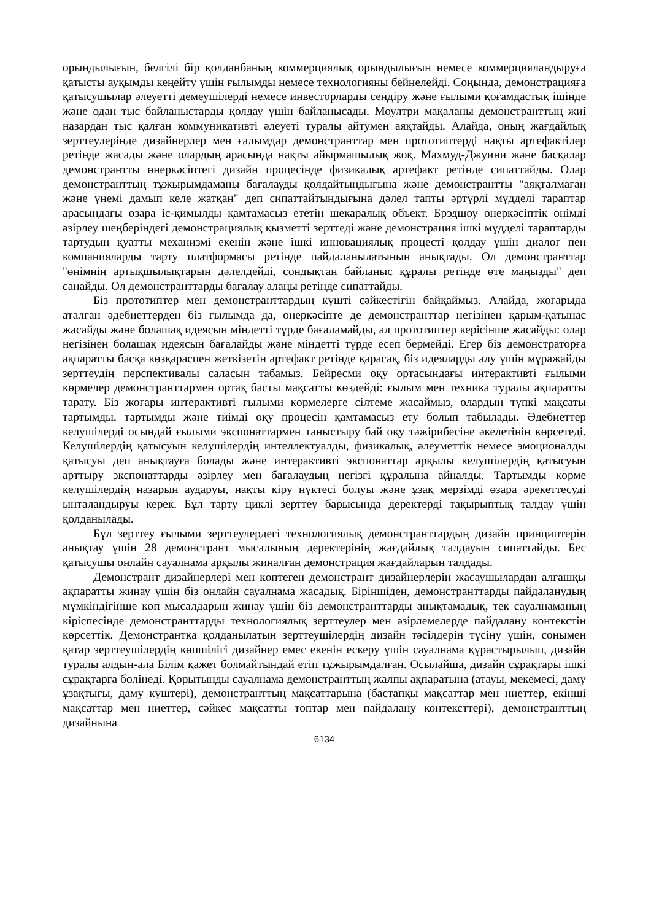орындылығын, белгілі бір қолданбаның коммерциялық орындылығын немесе коммерцияландыруға қатысты ауқымды кеңейту үшін ғылымды немесе технологияны бейнелейді. Соңында, демонстрацияға қатысушылар әлеуетті демеушілерді немесе инвесторларды сендіру және ғылыми қоғамдастық ішінде және одан тыс байланыстарды қолдау үшін байланысады. Моултри мақаланы демонстранттың жиі назардан тыс қалған коммуникативті әлеуеті туралы айтумен аяқтайды. Алайда, оның жағдайлық зерттеулерінде дизайнерлер мен ғалымдар демонстранттар мен прототиптерді нақты артефактілер ретінде жасады және олардың арасында нақты айырмашылық жоқ. Махмуд-Джуини және басқалар демонстрантты өнеркәсіптегі дизайн процесінде физикалық артефакт ретінде сипаттайды. Олар демонстранттың тұжырымдаманы бағалауды қолдайтындығына және демонстрантты "аяқталмаған және үнемі дамып келе жатқан" деп сипаттайтындығына дәлел тапты әртүрлі мүдделі тараптар арасындағы өзара іс-қимылды қамтамасыз ететін шекаралық объект. Брэдшоу өнеркәсіптік өнімді әзірлеу шеңберіндегі демонстрациялық қызметті зерттеді және демонстрация ішкі мүдделі тараптарды тартудың қуатты механизмі екенін және ішкі инновациялық процесті қолдау үшін диалог пен компанияларды тарту платформасы ретінде пайдаланылатынын анықтады. Ол демонстранттар "өнімнің артықшылықтарын дәлелдейді, сондықтан байланыс құралы ретінде өте маңызды" деп санайды. Ол демонстранттарды бағалау алаңы ретінде сипаттайды.
Біз прототиптер мен демонстранттардың күшті сәйкестігін байқаймыз. Алайда, жоғарыда аталған әдебиеттерден біз ғылымда да, өнеркәсіпте де демонстранттар негізінен қарым-қатынас жасайды және болашақ идеясын міндетті түрде бағаламайды, ал прототиптер керісінше жасайды: олар негізінен болашақ идеясын бағалайды және міндетті түрде есеп бермейді. Егер біз демонстраторға ақпаратты басқа көзқараспен жеткізетін артефакт ретінде қарасақ, біз идеяларды алу үшін мұражайды зерттеудің перспективалы саласын табамыз. Бейресми оқу ортасындағы интерактивті ғылыми көрмелер демонстранттармен ортақ басты мақсатты көздейді: ғылым мен техника туралы ақпаратты тарату. Біз жоғары интерактивті ғылыми көрмелерге сілтеме жасаймыз, олардың түпкі мақсаты тартымды, тартымды және тиімді оқу процесін қамтамасыз ету болып табылады. Әдебиеттер келушілерді осындай ғылыми экспонаттармен таныстыру бай оқу тәжірибесіне әкелетінін көрсетеді. Келушілердің қатысуын келушілердің интеллектуалды, физикалық, әлеуметтік немесе эмоционалды қатысуы деп анықтауға болады және интерактивті экспонаттар арқылы келушілердің қатысуын арттыру экспонаттарды әзірлеу мен бағалаудың негізгі құралына айналды. Тартымды көрме келушілердің назарын аударуы, нақты кіру нүктесі болуы және ұзақ мерзімді өзара әрекеттесуді ынталандыруы керек. Бұл тарту циклі зерттеу барысында деректерді тақырыптық талдау үшін қолданылады.
Бұл зерттеу ғылыми зерттеулердегі технологиялық демонстранттардың дизайн принциптерін анықтау үшін 28 демонстрант мысалының деректерінің жағдайлық талдауын сипаттайды. Бес қатысушы онлайн сауалнама арқылы жиналған демонстрация жағдайларын талдады.
Демонстрант дизайнерлері мен көптеген демонстрант дизайнерлерін жасаушылардан алғашқы ақпаратты жинау үшін біз онлайн сауалнама жасадық. Біріншіден, демонстранттарды пайдаланудың мүмкіндігінше көп мысалдарын жинау үшін біз демонстранттарды анықтамадық, тек сауалнаманың кіріспесінде демонстранттарды технологиялық зерттеулер мен әзірлемелерде пайдалану контекстін көрсеттік. Демонстрантқа қолданылатын зерттеушілердің дизайн тәсілдерін түсіну үшін, сонымен қатар зерттеушілердің көпшілігі дизайнер емес екенін ескеру үшін сауалнама құрастырылып, дизайн туралы алдын-ала Білім қажет болмайтындай етіп тұжырымдалған. Осылайша, дизайн сұрақтары ішкі сұрақтарға бөлінеді. Қорытынды сауалнама демонстранттың жалпы ақпаратына (атауы, мекемесі, даму ұзақтығы, даму күштері), демонстранттың мақсаттарына (бастапқы мақсаттар мен ниеттер, екінші мақсаттар мен ниеттер, сәйкес мақсатты топтар мен пайдалану контексттері), демонстранттың дизайнына
6134